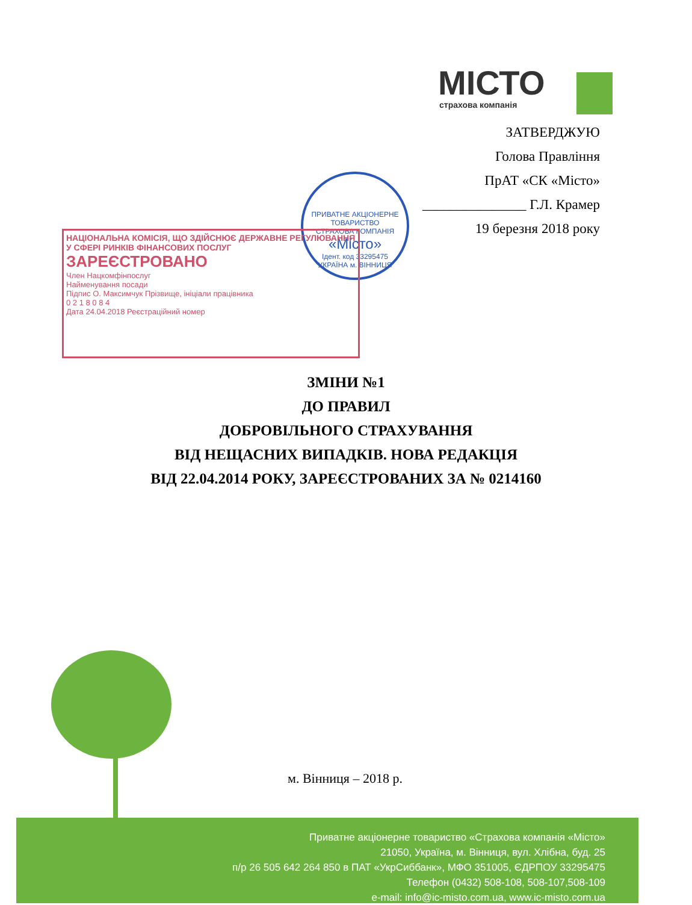МІСТО
страхова компанія
ЗАТВЕРДЖУЮ
Голова Правління
ПрАТ «СК «Місто»
_______________ Г.Л. Крамер
19 березня 2018 року
ПРИВАТНЕ АКЦІОНЕРНЕ ТОВАРИСТВО
СТРАХОВА КОМПАНІЯ
«Місто»
Ідент. код 33295475
УКРАЇНА м. ВІННИЦЯ
НАЦІОНАЛЬНА КОМІСІЯ, ЩО ЗДІЙСНЮЄ ДЕРЖАВНЕ РЕГУЛЮВАННЯ У СФЕРІ РИНКІВ ФІНАНСОВИХ ПОСЛУГ
ЗАРЕЄСТРОВАНО
Член Нацкомфінпослуг
Найменування посади
Підпис О. Максимчук Прізвище, ініціали працівника
0 2 1 8 0 8 4
Дата 24.04.2018 Реєстраційний номер
ЗМІНИ №1
ДО ПРАВИЛ
ДОБРОВІЛЬНОГО СТРАХУВАННЯ
ВІД НЕЩАСНИХ ВИПАДКІВ. НОВА РЕДАКЦІЯ
ВІД 22.04.2014 РОКУ, ЗАРЕЄСТРОВАНИХ ЗА № 0214160
м. Вінниця – 2018 р.
Приватне акціонерне товариство «Страхова компанія «Місто»
21050, Україна, м. Вінниця, вул. Хлібна, буд. 25
п/р 26 505 642 264 850 в ПАТ «УкрСиббанк», МФО 351005, ЄДРПОУ 33295475
Телефон (0432) 508-108, 508-107,508-109
e-mail: info@ic-misto.com.ua, www.ic-misto.com.ua